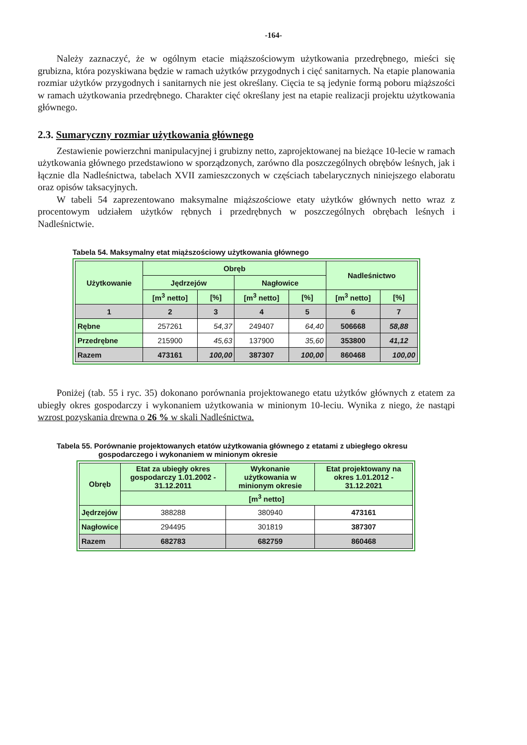-164-
Należy zaznaczyć, że w ogólnym etacie miąższościowym użytkowania przedrębnego, mieści się grubizna, która pozyskiwana będzie w ramach użytków przygodnych i cięć sanitarnych. Na etapie planowania rozmiar użytków przygodnych i sanitarnych nie jest określany. Cięcia te są jedynie formą poboru miąższości w ramach użytkowania przedrębnego. Charakter cięć określany jest na etapie realizacji projektu użytkowania głównego.
2.3. Sumaryczny rozmiar użytkowania głównego
Zestawienie powierzchni manipulacyjnej i grubizny netto, zaprojektowanej na bieżące 10-lecie w ramach użytkowania głównego przedstawiono w sporządzonych, zarówno dla poszczególnych obrębów leśnych, jak i łącznie dla Nadleśnictwa, tabelach XVII zamieszczonych w częściach tabelarycznych niniejszego elaboratu oraz opisów taksacyjnych.
W tabeli 54 zaprezentowano maksymalne miąższościowe etaty użytków głównych netto wraz z procentowym udziałem użytków rębnych i przedrębnych w poszczególnych obrębach leśnych i Nadleśnictwie.
Tabela 54. Maksymalny etat miąższościowy użytkowania głównego
| Użytkowanie | Obręb | | | | Nadleśnictwo | |
| --- | --- | --- | --- | --- | --- | --- |
| | Jędrzejów | | Nagłowice | | | |
| | [m<sup>3</sup> netto] | [%] | [m<sup>3</sup> netto] | [%] | [m<sup>3</sup> netto] | [%] |
| 1 | 2 | 3 | 4 | 5 | 6 | 7 |
| Rębne | 257261 | 54,37 | 249407 | 64,40 | 506668 | 58,88 |
| Przedrębne | 215900 | 45,63 | 137900 | 35,60 | 353800 | 41,12 |
| Razem | 473161 | 100,00 | 387307 | 100,00 | 860468 | 100,00 |
Poniżej (tab. 55 i ryc. 35) dokonano porównania projektowanego etatu użytków głównych z etatem za ubiegły okres gospodarczy i wykonaniem użytkowania w minionym 10-leciu. Wynika z niego, że nastąpi wzrost pozyskania drewna o 26 % w skali Nadleśnictwa.
Tabela 55. Porównanie projektowanych etatów użytkowania głównego z etatami z ubiegłego okresu
gospodarczego i wykonaniem w minionym okresie
| Obręb | Etat za ubiegły okres gospodarczy 1.01.2002 - 31.12.2011 | Wykonanie użytkowania w minionym okresie | Etat projektowany na okres 1.01.2012 - 31.12.2021 |
| --- | --- | --- | --- |
| | [m<sup>3</sup> netto] | | |
| Jędrzejów | 388288 | 380940 | 473161 |
| Nagłowice | 294495 | 301819 | 387307 |
| Razem | 682783 | 682759 | 860468 |